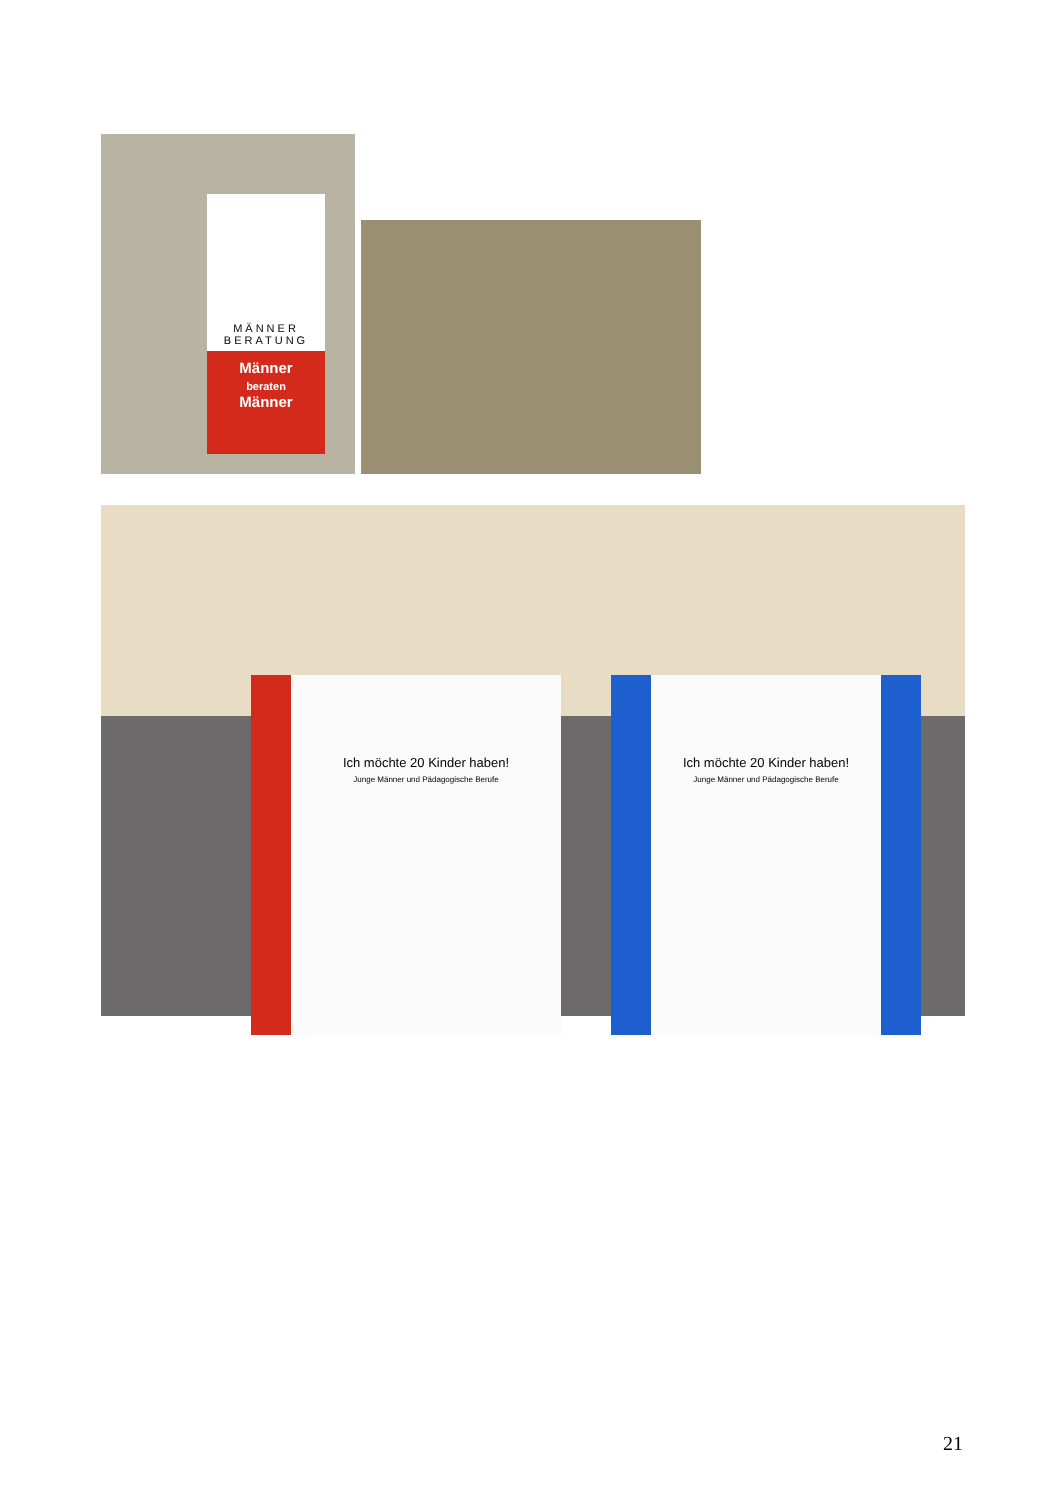MÄNNER
BERATUNG
Männer
beraten
Männer
Ich möchte 20 Kinder haben!
Junge Männer und Pädagogische Berufe
Ich möchte 20 Kinder haben!
Junge Männer und Pädagogische Berufe
21